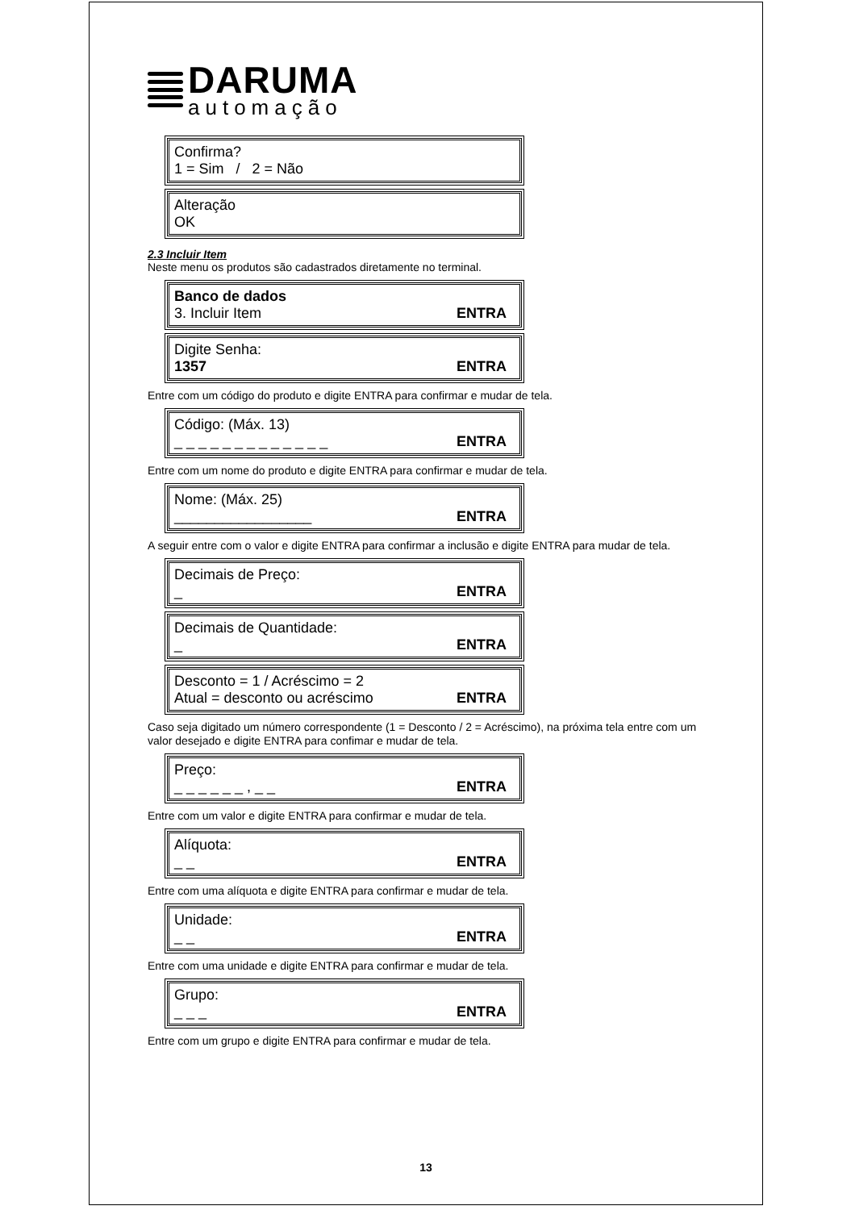DARUMA
automação
Confirma?
1 = Sim / 2 = Não
Alteração
OK
2.3 Incluir Item
Neste menu os produtos são cadastrados diretamente no terminal.
Banco de dados
3. Incluir Item ENTRA
Digite Senha:
1357 ENTRA
Entre com um código do produto e digite ENTRA para confirmar e mudar de tela.
Código: (Máx. 13)
_ _ _ _ _ _ _ _ _ _ _ _ _ ENTRA
Entre com um nome do produto e digite ENTRA para confirmar e mudar de tela.
Nome: (Máx. 25)
_________________ ENTRA
A seguir entre com o valor e digite ENTRA para confirmar a inclusão e digite ENTRA para mudar de tela.
Decimais de Preço:
_ ENTRA
Decimais de Quantidade:
_ ENTRA
Desconto = 1 / Acréscimo = 2
Atual = desconto ou acréscimo ENTRA
Caso seja digitado um número correspondente (1 = Desconto / 2 = Acréscimo), na próxima tela entre com um valor desejado e digite ENTRA para confimar e mudar de tela.
Preço:
_ _ _ _ _ _ , _ _ ENTRA
Entre com um valor e digite ENTRA para confirmar e mudar de tela.
Alíquota:
_ _ ENTRA
Entre com uma alíquota e digite ENTRA para confirmar e mudar de tela.
Unidade:
_ _ ENTRA
Entre com uma unidade e digite ENTRA para confirmar e mudar de tela.
Grupo:
_ _ _ ENTRA
Entre com um grupo e digite ENTRA para confirmar e mudar de tela.
13